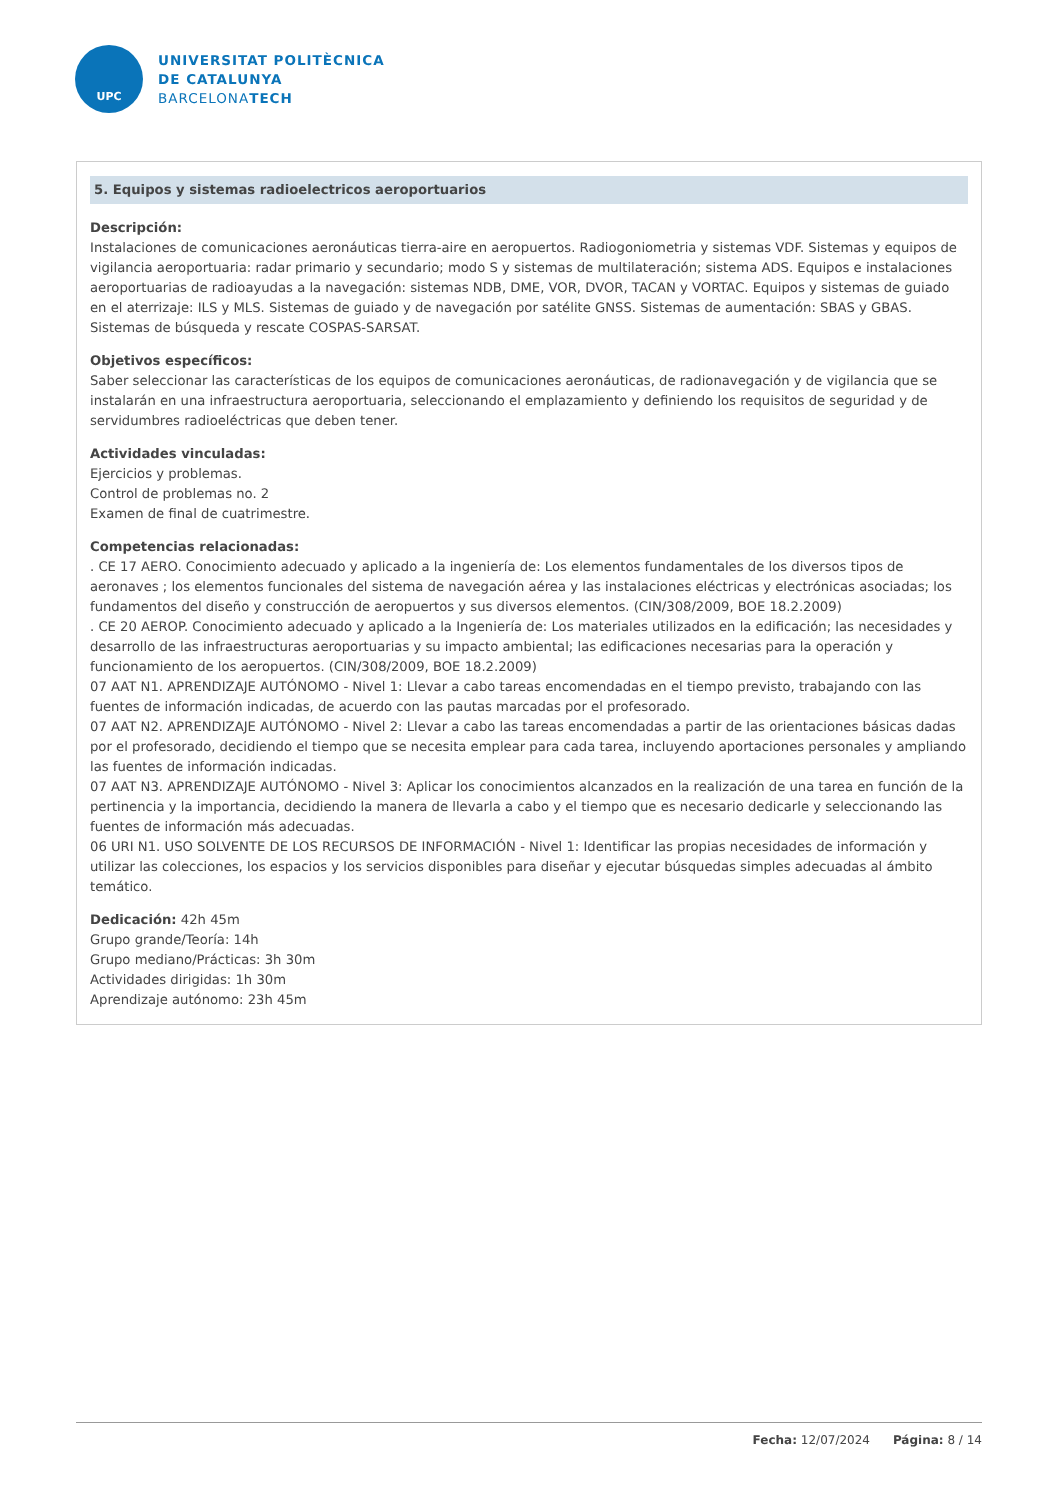UPC
UNIVERSITAT POLITÈCNICA
DE CATALUNYA
BARCELONATECH
5. Equipos y sistemas radioelectricos aeroportuarios
Descripción:
Instalaciones de comunicaciones aeronáuticas tierra-aire en aeropuertos. Radiogoniometria y sistemas VDF. Sistemas y equipos de vigilancia aeroportuaria: radar primario y secundario; modo S y sistemas de multilateración; sistema ADS. Equipos e instalaciones aeroportuarias de radioayudas a la navegación: sistemas NDB, DME, VOR, DVOR, TACAN y VORTAC. Equipos y sistemas de guiado en el aterrizaje: ILS y MLS. Sistemas de guiado y de navegación por satélite GNSS. Sistemas de aumentación: SBAS y GBAS. Sistemas de búsqueda y rescate COSPAS-SARSAT.
Objetivos específicos:
Saber seleccionar las características de los equipos de comunicaciones aeronáuticas, de radionavegación y de vigilancia que se instalarán en una infraestructura aeroportuaria, seleccionando el emplazamiento y definiendo los requisitos de seguridad y de servidumbres radioeléctricas que deben tener.
Actividades vinculadas:
Ejercicios y problemas.
Control de problemas no. 2
Examen de final de cuatrimestre.
Competencias relacionadas:
. CE 17 AERO. Conocimiento adecuado y aplicado a la ingeniería de: Los elementos fundamentales de los diversos tipos de aeronaves ; los elementos funcionales del sistema de navegación aérea y las instalaciones eléctricas y electrónicas asociadas; los fundamentos del diseño y construcción de aeropuertos y sus diversos elementos. (CIN/308/2009, BOE 18.2.2009)
. CE 20 AEROP. Conocimiento adecuado y aplicado a la Ingeniería de: Los materiales utilizados en la edificación; las necesidades y desarrollo de las infraestructuras aeroportuarias y su impacto ambiental; las edificaciones necesarias para la operación y funcionamiento de los aeropuertos. (CIN/308/2009, BOE 18.2.2009)
07 AAT N1. APRENDIZAJE AUTÓNOMO - Nivel 1: Llevar a cabo tareas encomendadas en el tiempo previsto, trabajando con las fuentes de información indicadas, de acuerdo con las pautas marcadas por el profesorado.
07 AAT N2. APRENDIZAJE AUTÓNOMO - Nivel 2: Llevar a cabo las tareas encomendadas a partir de las orientaciones básicas dadas por el profesorado, decidiendo el tiempo que se necesita emplear para cada tarea, incluyendo aportaciones personales y ampliando las fuentes de información indicadas.
07 AAT N3. APRENDIZAJE AUTÓNOMO - Nivel 3: Aplicar los conocimientos alcanzados en la realización de una tarea en función de la pertinencia y la importancia, decidiendo la manera de llevarla a cabo y el tiempo que es necesario dedicarle y seleccionando las fuentes de información más adecuadas.
06 URI N1. USO SOLVENTE DE LOS RECURSOS DE INFORMACIÓN - Nivel 1: Identificar las propias necesidades de información y utilizar las colecciones, los espacios y los servicios disponibles para diseñar y ejecutar búsquedas simples adecuadas al ámbito temático.
Dedicación: 42h 45m
Grupo grande/Teoría: 14h
Grupo mediano/Prácticas: 3h 30m
Actividades dirigidas: 1h 30m
Aprendizaje autónomo: 23h 45m
Fecha: 12/07/2024 Página: 8 / 14